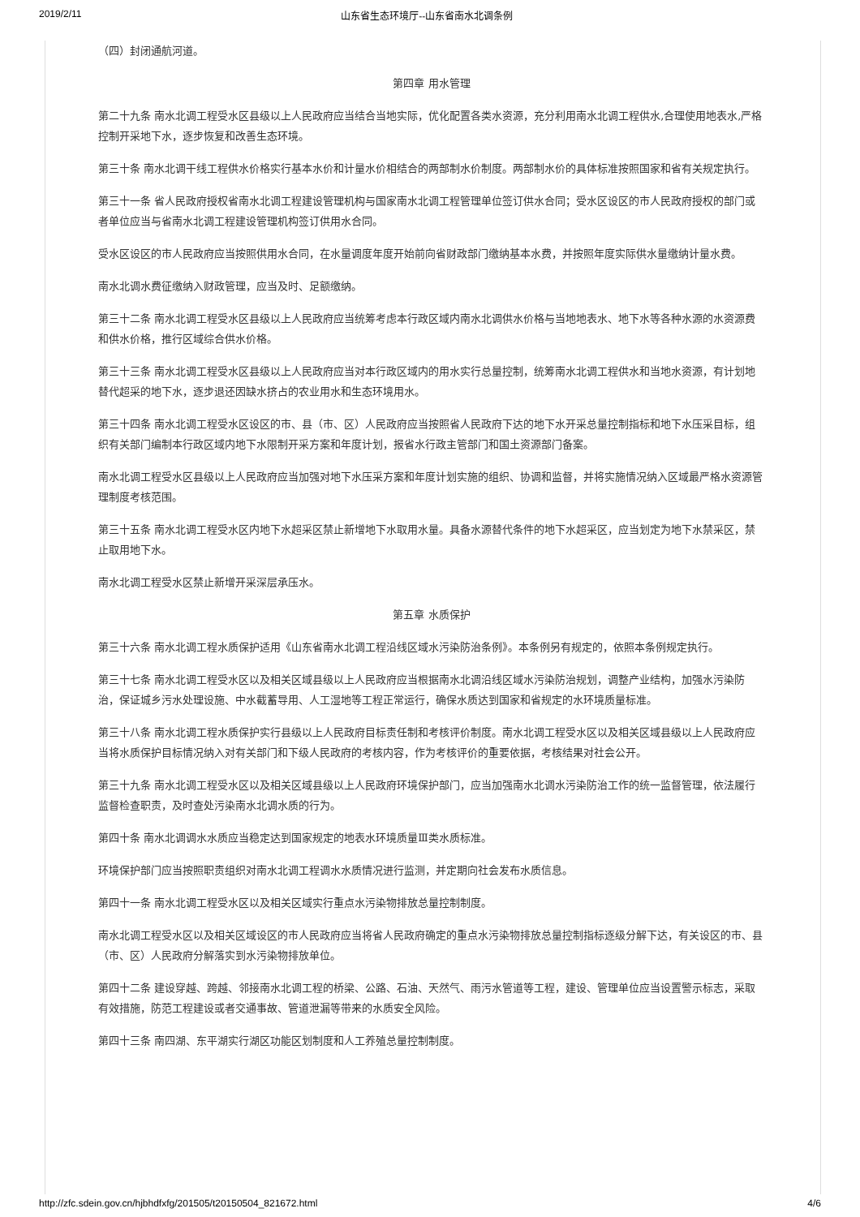2019/2/11 山东省生态环境厅--山东省南水北调条例
（四）封闭通航河道。
第四章 用水管理
第二十九条 南水北调工程受水区县级以上人民政府应当结合当地实际，优化配置各类水资源，充分利用南水北调工程供水,合理使用地表水,严格控制开采地下水，逐步恢复和改善生态环境。
第三十条 南水北调干线工程供水价格实行基本水价和计量水价相结合的两部制水价制度。两部制水价的具体标准按照国家和省有关规定执行。
第三十一条 省人民政府授权省南水北调工程建设管理机构与国家南水北调工程管理单位签订供水合同；受水区设区的市人民政府授权的部门或者单位应当与省南水北调工程建设管理机构签订供用水合同。
受水区设区的市人民政府应当按照供用水合同，在水量调度年度开始前向省财政部门缴纳基本水费，并按照年度实际供水量缴纳计量水费。
南水北调水费征缴纳入财政管理，应当及时、足额缴纳。
第三十二条 南水北调工程受水区县级以上人民政府应当统筹考虑本行政区域内南水北调供水价格与当地地表水、地下水等各种水源的水资源费和供水价格，推行区域综合供水价格。
第三十三条 南水北调工程受水区县级以上人民政府应当对本行政区域内的用水实行总量控制，统筹南水北调工程供水和当地水资源，有计划地替代超采的地下水，逐步退还因缺水挤占的农业用水和生态环境用水。
第三十四条 南水北调工程受水区设区的市、县（市、区）人民政府应当按照省人民政府下达的地下水开采总量控制指标和地下水压采目标，组织有关部门编制本行政区域内地下水限制开采方案和年度计划，报省水行政主管部门和国土资源部门备案。
南水北调工程受水区县级以上人民政府应当加强对地下水压采方案和年度计划实施的组织、协调和监督，并将实施情况纳入区域最严格水资源管理制度考核范围。
第三十五条 南水北调工程受水区内地下水超采区禁止新增地下水取用水量。具备水源替代条件的地下水超采区，应当划定为地下水禁采区，禁止取用地下水。
南水北调工程受水区禁止新增开采深层承压水。
第五章 水质保护
第三十六条 南水北调工程水质保护适用《山东省南水北调工程沿线区域水污染防治条例》。本条例另有规定的，依照本条例规定执行。
第三十七条 南水北调工程受水区以及相关区域县级以上人民政府应当根据南水北调沿线区域水污染防治规划，调整产业结构，加强水污染防治，保证城乡污水处理设施、中水截蓄导用、人工湿地等工程正常运行，确保水质达到国家和省规定的水环境质量标准。
第三十八条 南水北调工程水质保护实行县级以上人民政府目标责任制和考核评价制度。南水北调工程受水区以及相关区域县级以上人民政府应当将水质保护目标情况纳入对有关部门和下级人民政府的考核内容，作为考核评价的重要依据，考核结果对社会公开。
第三十九条 南水北调工程受水区以及相关区域县级以上人民政府环境保护部门，应当加强南水北调水污染防治工作的统一监督管理，依法履行监督检查职责，及时查处污染南水北调水质的行为。
第四十条 南水北调调水水质应当稳定达到国家规定的地表水环境质量Ⅲ类水质标准。
环境保护部门应当按照职责组织对南水北调工程调水水质情况进行监测，并定期向社会发布水质信息。
第四十一条 南水北调工程受水区以及相关区域实行重点水污染物排放总量控制制度。
南水北调工程受水区以及相关区域设区的市人民政府应当将省人民政府确定的重点水污染物排放总量控制指标逐级分解下达，有关设区的市、县（市、区）人民政府分解落实到水污染物排放单位。
第四十二条 建设穿越、跨越、邻接南水北调工程的桥梁、公路、石油、天然气、雨污水管道等工程，建设、管理单位应当设置警示标志，采取有效措施，防范工程建设或者交通事故、管道泄漏等带来的水质安全风险。
第四十三条 南四湖、东平湖实行湖区功能区划制度和人工养殖总量控制制度。
http://zfc.sdein.gov.cn/hjbhdfxfg/201505/t20150504_821672.html 4/6